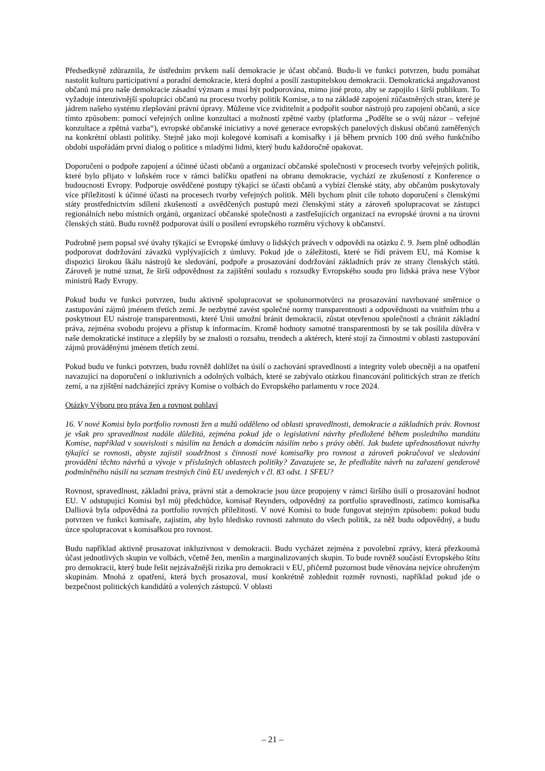Předsedkyně zdůraznila, že ústředním prvkem naší demokracie je účast občanů. Budu-li ve funkci potvrzen, budu pomáhat nastolit kulturu participativní a poradní demokracie, která doplní a posílí zastupitelskou demokracii. Demokratická angažovanost občanů má pro naše demokracie zásadní význam a musí být podporována, mimo jiné proto, aby se zapojilo i širší publikum. To vyžaduje intenzivnější spolupráci občanů na procesu tvorby politik Komise, a to na základě zapojení zúčastněných stran, které je jádrem našeho systému zlepšování právní úpravy. Můžeme více zviditelnit a podpořit soubor nástrojů pro zapojení občanů, a sice tímto způsobem: pomocí veřejných online konzultací a možností zpětné vazby (platforma „Podělte se o svůj názor – veřejné konzultace a zpětná vazba“), evropské občanské iniciativy a nové generace evropských panelových diskusí občanů zaměřených na konkrétní oblasti politiky. Stejně jako moji kolegové komisaři a komisařky i já během prvních 100 dnů svého funkčního období uspořádám první dialog o politice s mladými lidmi, který budu každoročně opakovat.
Doporučení o podpoře zapojení a účinné účasti občanů a organizací občanské společnosti v procesech tvorby veřejných politik, které bylo přijato v loňském roce v rámci balíčku opatření na obranu demokracie, vychází ze zkušeností z Konference o budoucnosti Evropy. Podporuje osvědčené postupy týkající se účasti občanů a vybízí členské státy, aby občanům poskytovaly více příležitostí k účinné účasti na procesech tvorby veřejných politik. Měli bychom plnit cíle tohoto doporučení s členskými státy prostřednictvím sdílení zkušeností a osvědčených postupů mezi členskými státy a zároveň spolupracovat se zástupci regionálních nebo místních orgánů, organizací občanské společnosti a zastřešujících organizací na evropské úrovni a na úrovni členských států. Budu rovněž podporovat úsilí o posílení evropského rozměru výchovy k občanství.
Podrobně jsem popsal své úvahy týkající se Evropské úmluvy o lidských právech v odpovědi na otázku č. 9. Jsem plně odhodlán podporovat dodržování závazků vyplývajících z úmluvy. Pokud jde o záležitosti, které se řídí právem EU, má Komise k dispozici širokou škálu nástrojů ke sledování, podpoře a prosazování dodržování základních práv ze strany členských států. Zároveň je nutné uznat, že širší odpovědnost za zajištění souladu s rozsudky Evropského soudu pro lidská práva nese Výbor ministrů Rady Evropy.
Pokud budu ve funkci potvrzen, budu aktivně spolupracovat se spolunormotvůrci na prosazování navrhované směrnice o zastupování zájmů jménem třetích zemí. Je nezbytné zavést společné normy transparentnosti a odpovědnosti na vnitřním trhu a poskytnout EU nástroje transparentnosti, které Unii umožní bránit demokracii, zůstat otevřenou společností a chránit základní práva, zejména svobodu projevu a přístup k informacím. Kromě hodnoty samotné transparentnosti by se tak posílila důvěra v naše demokratické instituce a zlepšily by se znalosti o rozsahu, trendech a aktérech, které stojí za činnostmi v oblasti zastupování zájmů prováděnými jménem třetích zemí.
Pokud budu ve funkci potvrzen, budu rovněž dohlížet na úsilí o zachování spravedlnosti a integrity voleb obecněji a na opatření navazující na doporučení o inkluzivních a odolných volbách, které se zabývalo otázkou financování politických stran ze třetích zemí, a na zjištění nadcházející zprávy Komise o volbách do Evropského parlamentu v roce 2024.
Otázky Výboru pro práva žen a rovnost pohlaví
16. V nové Komisi bylo portfolio rovnosti žen a mužů odděleno od oblasti spravedlnosti, demokracie a základních práv. Rovnost je však pro spravedlnost nadále důležitá, zejména pokud jde o legislativní návrhy předložené během posledního mandátu Komise, například v souvislosti s násilím na ženách a domácím násilím nebo s právy obětí. Jak budete upřednostňovat návrhy týkající se rovnosti, abyste zajistil soudržnost s činností nové komisařky pro rovnost a zároveň pokračoval ve sledování provádění těchto návrhů a vývoje v příslušných oblastech politiky? Zavazujete se, že předložíte návrh na zařazení genderově podmíněného násilí na seznam trestných činů EU uvedených v čl. 83 odst. 1 SFEU?
Rovnost, spravedlnost, základní práva, právní stát a demokracie jsou úzce propojeny v rámci širšího úsilí o prosazování hodnot EU. V odstupující Komisi byl můj předchůdce, komisař Reynders, odpovědný za portfolio spravedlnosti, zatímco komisařka Dalliová byla odpovědná za portfolio rovných příležitostí. V nové Komisi to bude fungovat stejným způsobem: pokud budu potvrzen ve funkci komisaře, zajistím, aby bylo hledisko rovnosti zahrnuto do všech politik, za něž budu odpovědný, a budu úzce spolupracovat s komisařkou pro rovnost.
Budu například aktivně prosazovat inkluzivnost v demokracii. Budu vycházet zejména z povolební zprávy, která přezkoumá účast jednotlivých skupin ve volbách, včetně žen, menšin a marginalizovaných skupin. To bude rovněž součástí Evropského štítu pro demokracii, který bude řešit nejzávažnější rizika pro demokracii v EU, přičemž pozornost bude věnována nejvíce ohroženým skupinám. Mnohá z opatření, která bych prosazoval, musí konkrétně zohlednit rozměr rovnosti, například pokud jde o bezpečnost politických kandidátů a volených zástupců. V oblasti
– 21 –